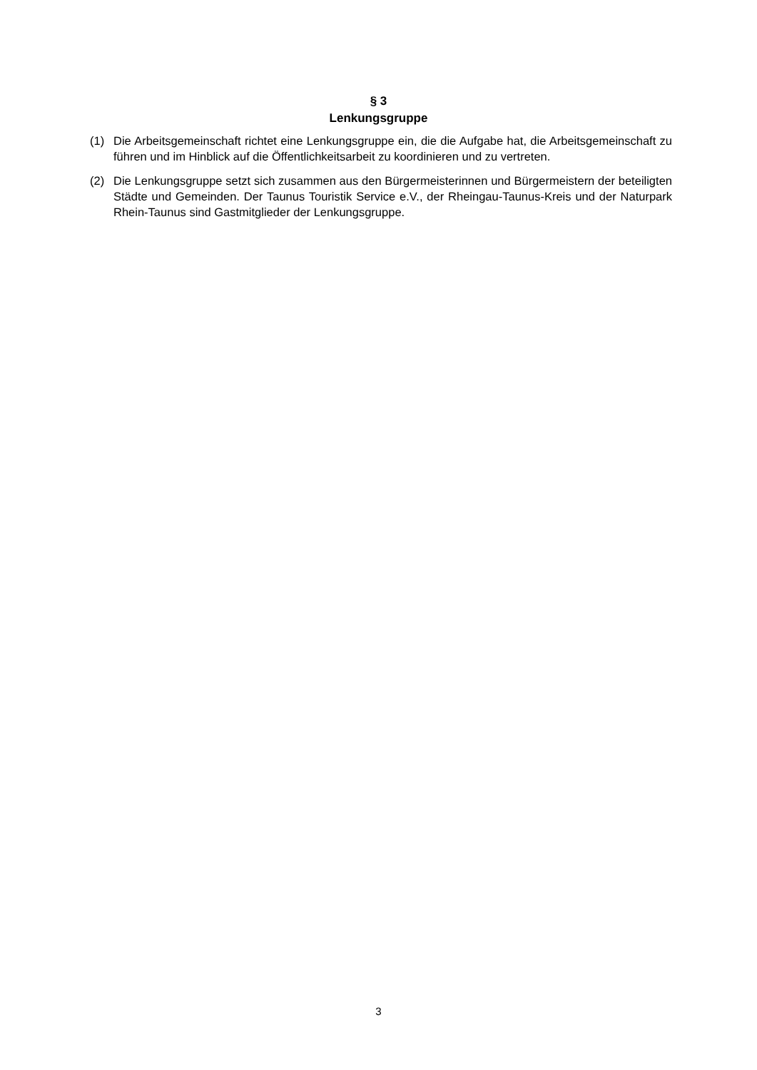§ 3
Lenkungsgruppe
(1) Die Arbeitsgemeinschaft richtet eine Lenkungsgruppe ein, die die Aufgabe hat, die Arbeitsgemeinschaft zu führen und im Hinblick auf die Öffentlichkeitsarbeit zu koordinieren und zu vertreten.
(2) Die Lenkungsgruppe setzt sich zusammen aus den Bürgermeisterinnen und Bürgermeistern der beteiligten Städte und Gemeinden. Der Taunus Touristik Service e.V., der Rheingau-Taunus-Kreis und der Naturpark Rhein-Taunus sind Gastmitglieder der Lenkungsgruppe.
3